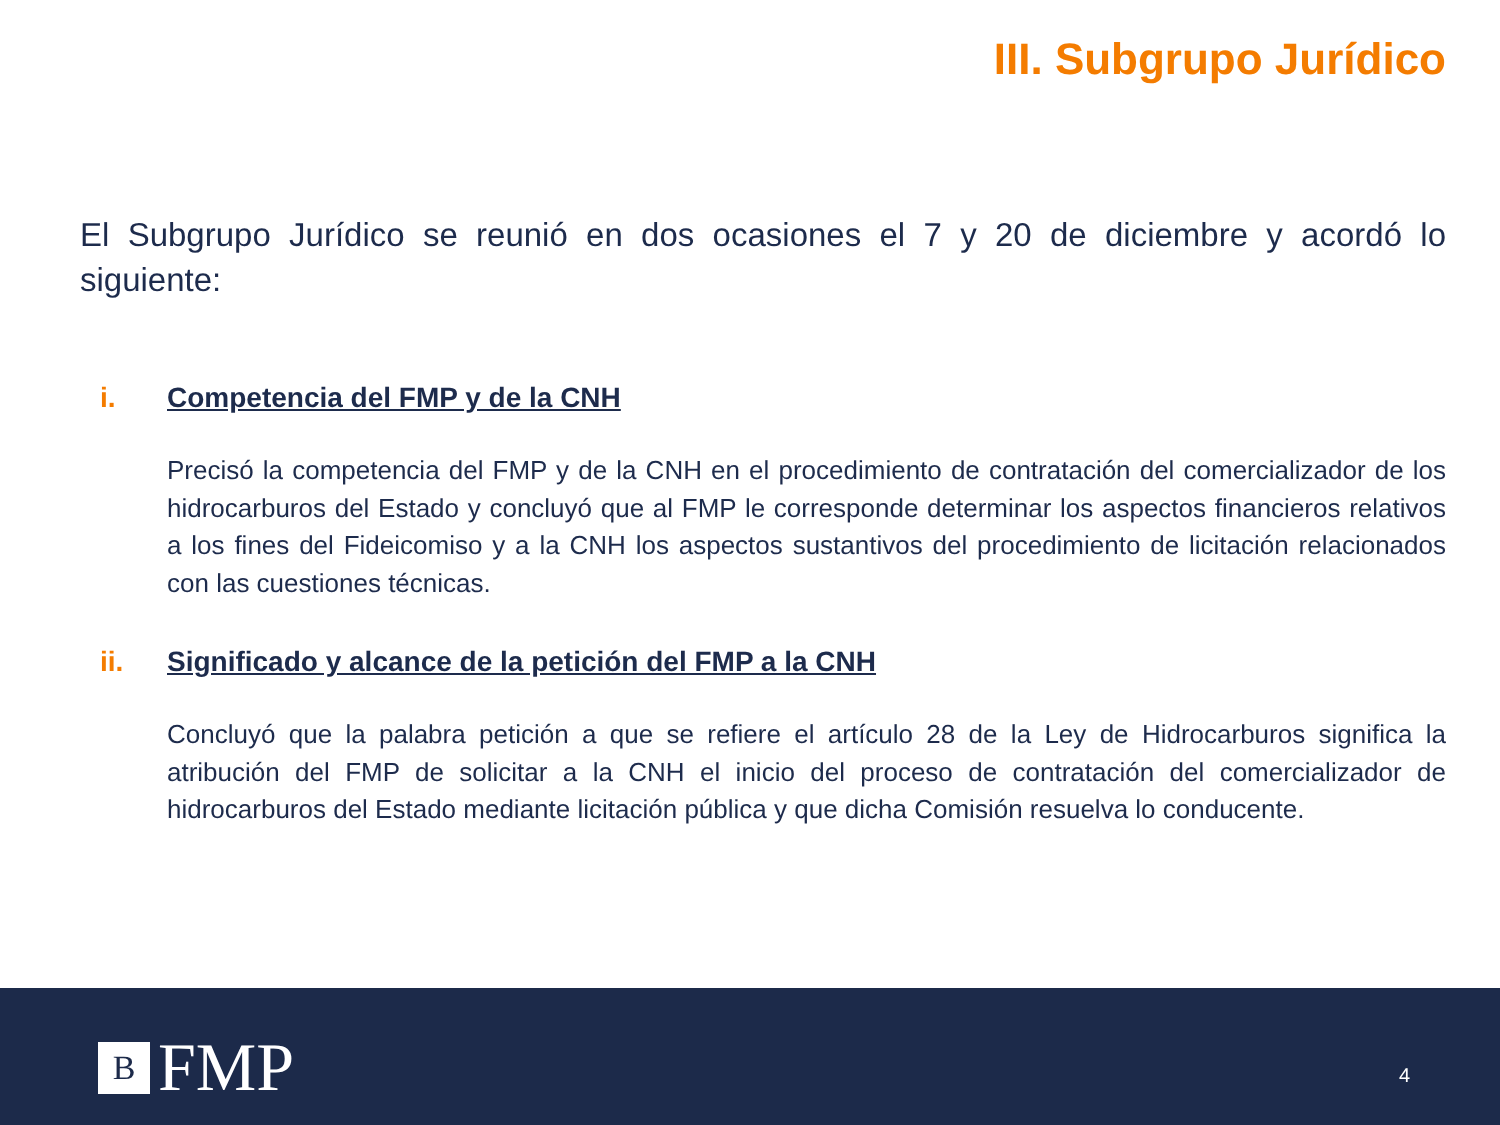III. Subgrupo Jurídico
El Subgrupo Jurídico se reunió en dos ocasiones el 7 y 20 de diciembre y acordó lo siguiente:
i. Competencia del FMP y de la CNH
Precisó la competencia del FMP y de la CNH en el procedimiento de contratación del comercializador de los hidrocarburos del Estado y concluyó que al FMP le corresponde determinar los aspectos financieros relativos a los fines del Fideicomiso y a la CNH los aspectos sustantivos del procedimiento de licitación relacionados con las cuestiones técnicas.
ii. Significado y alcance de la petición del FMP a la CNH
Concluyó que la palabra petición a que se refiere el artículo 28 de la Ley de Hidrocarburos significa la atribución del FMP de solicitar a la CNH el inicio del proceso de contratación del comercializador de hidrocarburos del Estado mediante licitación pública y que dicha Comisión resuelva lo conducente.
B FMP 4